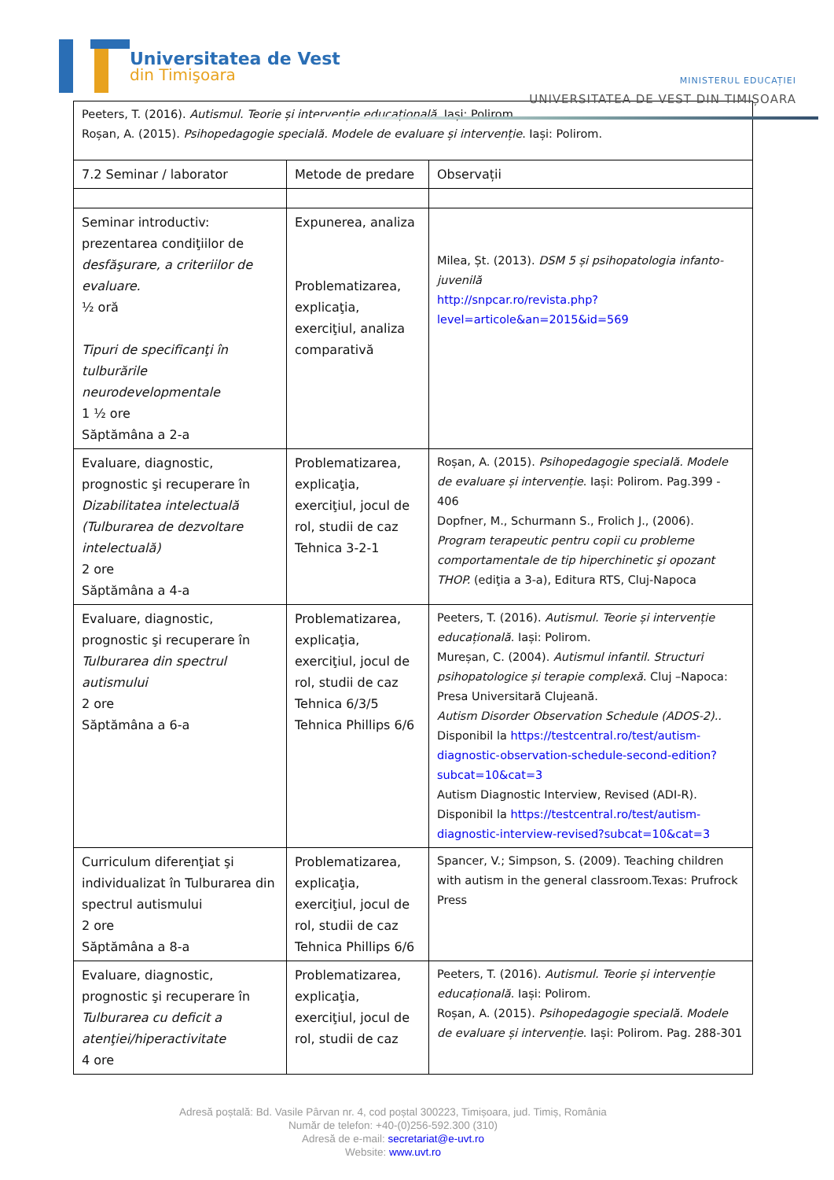Universitatea de Vest
din Timişoara
MINISTERUL EDUCAȚIEI
UNIVERSITATEA DE VEST DIN TIMIȘOARA
| Peeters, T. (2016). Autismul. Teorie și intervenție educațională . Iași: Polirom. Roșan, A. (2015). Psihopedagogie specială. Modele de evaluare și intervenție . Iași: Polirom. | | |
| 7.2 Seminar / laborator | Metode de predare | Observații |
| Seminar introductiv: prezentarea condiţiilor de desfăşurare, a criteriilor de evaluare. ½ oră Tipuri de specificanţi în tulburările neurodevelopmentale 1 ½ ore Săptămâna a 2-a | Expunerea, analiza Problematizarea, explicaţia, exerciţiul, analiza comparativă | Milea, Șt. (2013). DSM 5 și psihopatologia infanto-juvenilă http://snpcar.ro/revista.php?level=articole&an=2015&id=569 |
| Evaluare, diagnostic, prognostic şi recuperare în Dizabilitatea intelectuală (Tulburarea de dezvoltare intelectuală) 2 ore Săptămâna a 4-a | Problematizarea, explicaţia, exerciţiul, jocul de rol, studii de caz Tehnica 3-2-1 | Roșan, A. (2015). Psihopedagogie specială. Modele de evaluare și intervenție . Iași: Polirom. Pag.399 - 406 Dopfner, M., Schurmann S., Frolich J., (2006). Program terapeutic pentru copii cu probleme comportamentale de tip hiperchinetic şi opozant THOP. (ediţia a 3-a), Editura RTS, Cluj-Napoca |
| Evaluare, diagnostic, prognostic şi recuperare în Tulburarea din spectrul autismului 2 ore Săptămâna a 6-a | Problematizarea, explicaţia, exerciţiul, jocul de rol, studii de caz Tehnica 6/3/5 Tehnica Phillips 6/6 | Peeters, T. (2016). Autismul. Teorie și intervenție educațională . Iași: Polirom. Mureșan, C. (2004). Autismul infantil. Structuri psihopatologice și terapie complexă . Cluj –Napoca: Presa Universitară Clujeană. Autism Disorder Observation Schedule (ADOS-2).. Disponibil la https://testcentral.ro/test/autism-diagnostic-observation-schedule-second-edition?subcat=10&cat=3 Autism Diagnostic Interview, Revised (ADI-R). Disponibil la https://testcentral.ro/test/autism-diagnostic-interview-revised?subcat=10&cat=3 |
| Curriculum diferenţiat şi individualizat în Tulburarea din spectrul autismului 2 ore Săptămâna a 8-a | Problematizarea, explicaţia, exerciţiul, jocul de rol, studii de caz Tehnica Phillips 6/6 | Spancer, V.; Simpson, S. (2009). Teaching children with autism in the general classroom.Texas: Prufrock Press |
| Evaluare, diagnostic, prognostic şi recuperare în Tulburarea cu deficit a atenţiei/hiperactivitate 4 ore | Problematizarea, explicaţia, exerciţiul, jocul de rol, studii de caz | Peeters, T. (2016). Autismul. Teorie și intervenție educațională . Iași: Polirom. Roșan, A. (2015). Psihopedagogie specială. Modele de evaluare și intervenție . Iași: Polirom. Pag. 288-301 |
Adresă poștală: Bd. Vasile Pârvan nr. 4, cod poștal 300223, Timișoara, jud. Timiș, România
Număr de telefon: +40-(0)256-592.300 (310)
Adresă de e-mail: secretariat@e-uvt.ro
Website: www.uvt.ro